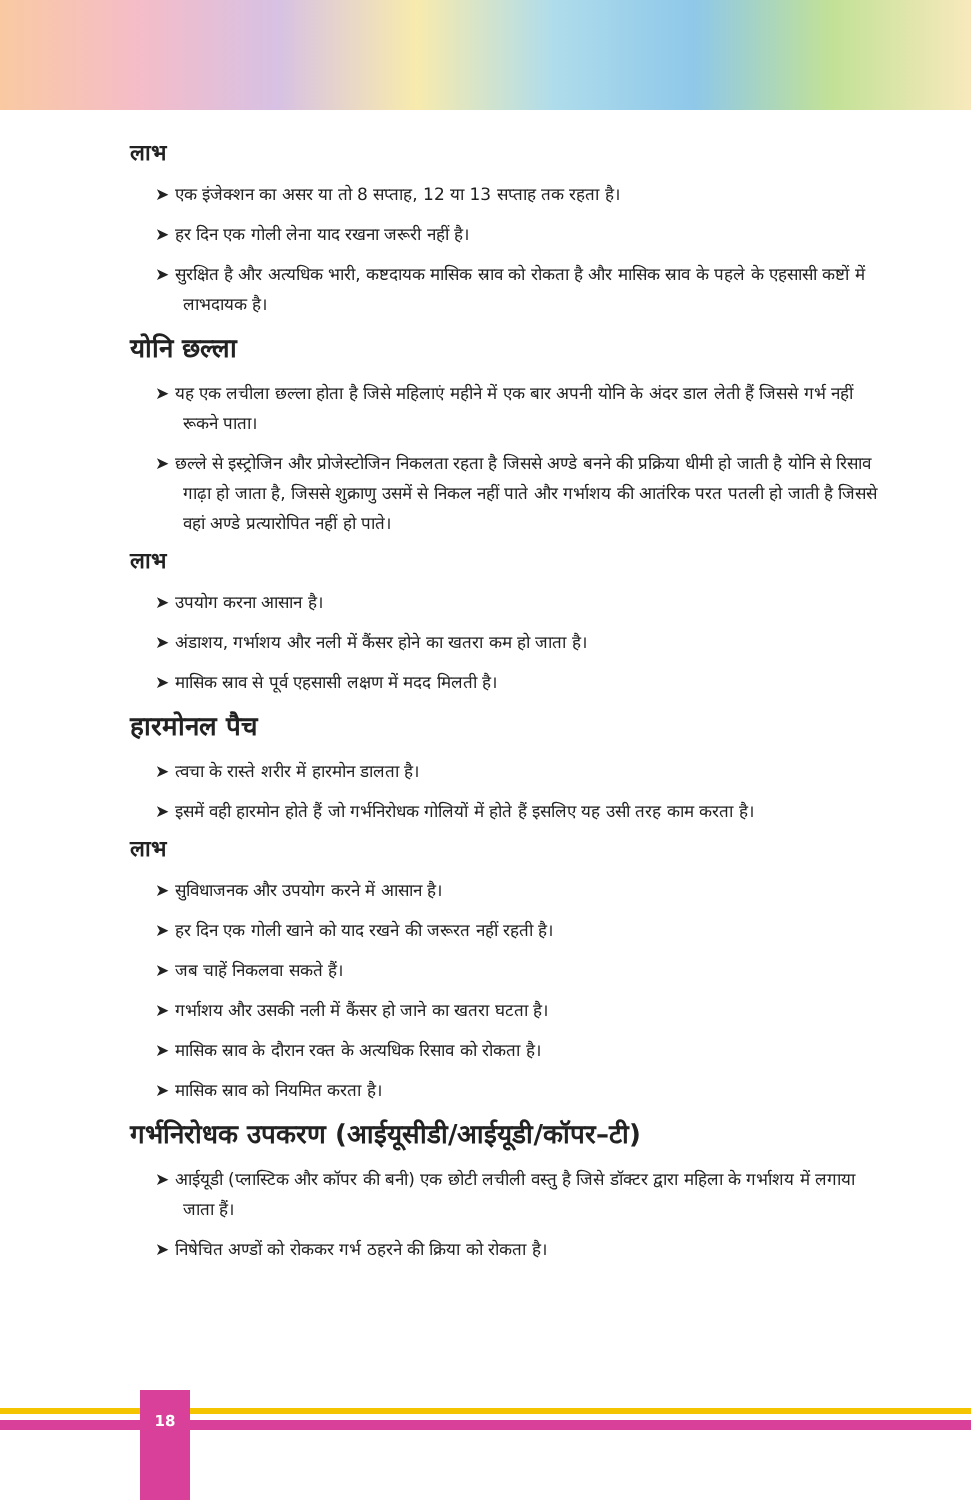लाभ
➤ एक इंजेक्शन का असर या तो 8 सप्ताह, 12 या 13 सप्ताह तक रहता है।
➤ हर दिन एक गोली लेना याद रखना जरूरी नहीं है।
➤ सुरक्षित है और अत्यधिक भारी, कष्टदायक मासिक स्राव को रोकता है और मासिक स्राव के पहले के एहसासी कष्टों में लाभदायक है।
योनि छल्ला
➤ यह एक लचीला छल्ला होता है जिसे महिलाएं महीने में एक बार अपनी योनि के अंदर डाल लेती हैं जिससे गर्भ नहीं रूकने पाता।
➤ छल्ले से इस्ट्रोजिन और प्रोजेस्टोजिन निकलता रहता है जिससे अण्डे बनने की प्रक्रिया धीमी हो जाती है योनि से रिसाव गाढ़ा हो जाता है, जिससे शुक्राणु उसमें से निकल नहीं पाते और गर्भाशय की आतंरिक परत पतली हो जाती है जिससे वहां अण्डे प्रत्यारोपित नहीं हो पाते।
लाभ
➤ उपयोग करना आसान है।
➤ अंडाशय, गर्भाशय और नली में कैंसर होने का खतरा कम हो जाता है।
➤ मासिक स्राव से पूर्व एहसासी लक्षण में मदद मिलती है।
हारमोनल पैच
➤ त्वचा के रास्ते शरीर में हारमोन डालता है।
➤ इसमें वही हारमोन होते हैं जो गर्भनिरोधक गोलियों में होते हैं इसलिए यह उसी तरह काम करता है।
लाभ
➤ सुविधाजनक और उपयोग करने में आसान है।
➤ हर दिन एक गोली खाने को याद रखने की जरूरत नहीं रहती है।
➤ जब चाहें निकलवा सकते हैं।
➤ गर्भाशय और उसकी नली में कैंसर हो जाने का खतरा घटता है।
➤ मासिक स्राव के दौरान रक्त के अत्यधिक रिसाव को रोकता है।
➤ मासिक स्राव को नियमित करता है।
गर्भनिरोधक उपकरण (आईयूसीडी/आईयूडी/कॉपर–टी)
➤ आईयूडी (प्लास्टिक और कॉपर की बनी) एक छोटी लचीली वस्तु है जिसे डॉक्टर द्वारा महिला के गर्भाशय में लगाया जाता हैं।
➤ निषेचित अण्डों को रोककर गर्भ ठहरने की क्रिया को रोकता है।
18